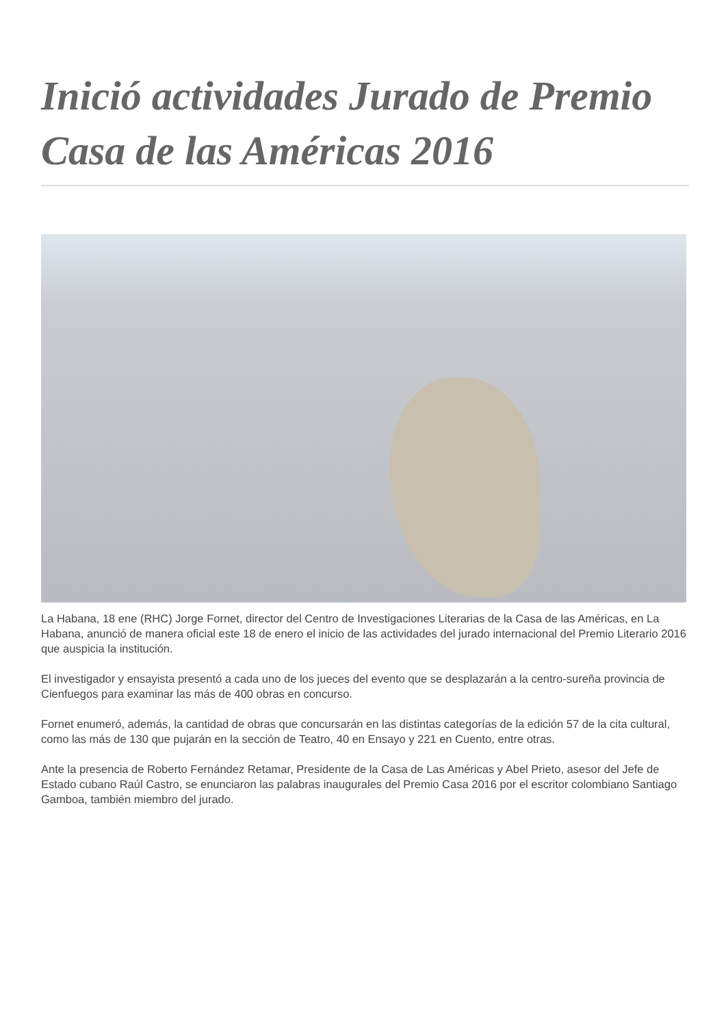Inició actividades Jurado de Premio Casa de las Américas 2016
La Habana, 18 ene (RHC) Jorge Fornet, director del Centro de Investigaciones Literarias de la Casa de las Américas, en La Habana, anunció de manera oficial este 18 de enero el inicio de las actividades del jurado internacional del Premio Literario 2016 que auspicia la institución.
El investigador y ensayista presentó a cada uno de los jueces del evento que se desplazarán a la centro-sureña provincia de Cienfuegos para examinar las más de 400 obras en concurso.
Fornet enumeró, además, la cantidad de obras que concursarán en las distintas categorías de la edición 57 de la cita cultural, como las más de 130 que pujarán en la sección de Teatro, 40 en Ensayo y 221 en Cuento, entre otras.
Ante la presencia de Roberto Fernández Retamar, Presidente de la Casa de Las Américas y Abel Prieto, asesor del Jefe de Estado cubano Raúl Castro, se enunciaron las palabras inaugurales del Premio Casa 2016 por el escritor colombiano Santiago Gamboa, también miembro del jurado.